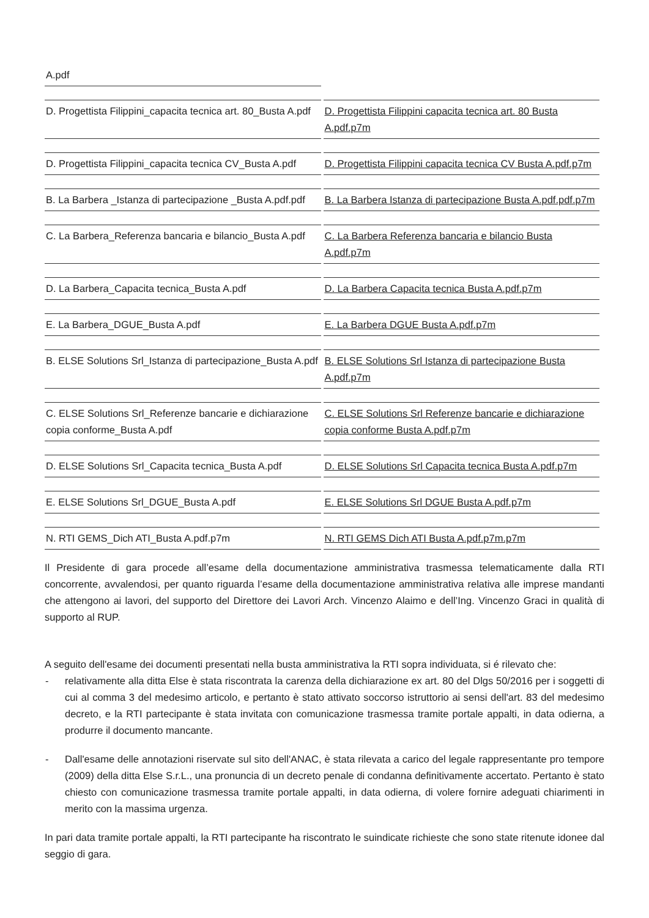| A.pdf | |
| D. Progettista Filippini_capacita tecnica art. 80_Busta A.pdf | D. Progettista Filippini capacita tecnica art. 80 Busta A.pdf.p7m |
| D. Progettista Filippini_capacita tecnica CV_Busta A.pdf | D. Progettista Filippini capacita tecnica CV Busta A.pdf.p7m |
| B. La Barbera _Istanza di partecipazione _Busta A.pdf.pdf | B. La Barbera Istanza di partecipazione Busta A.pdf.pdf.p7m |
| C. La Barbera_Referenza bancaria e bilancio_Busta A.pdf | C. La Barbera Referenza bancaria e bilancio Busta A.pdf.p7m |
| D. La Barbera_Capacita tecnica_Busta A.pdf | D. La Barbera Capacita tecnica Busta A.pdf.p7m |
| E. La Barbera_DGUE_Busta A.pdf | E. La Barbera DGUE Busta A.pdf.p7m |
| B. ELSE Solutions Srl_Istanza di partecipazione_Busta A.pdf | B. ELSE Solutions Srl Istanza di partecipazione Busta A.pdf.p7m |
| C. ELSE Solutions Srl_Referenze bancarie e dichiarazione copia conforme_Busta A.pdf | C. ELSE Solutions Srl Referenze bancarie e dichiarazione copia conforme Busta A.pdf.p7m |
| D. ELSE Solutions Srl_Capacita tecnica_Busta A.pdf | D. ELSE Solutions Srl Capacita tecnica Busta A.pdf.p7m |
| E. ELSE Solutions Srl_DGUE_Busta A.pdf | E. ELSE Solutions Srl DGUE Busta A.pdf.p7m |
| N. RTI GEMS_Dich ATI_Busta A.pdf.p7m | N. RTI GEMS Dich ATI Busta A.pdf.p7m.p7m |
Il Presidente di gara procede all’esame della documentazione amministrativa trasmessa telematicamente dalla RTI concorrente, avvalendosi, per quanto riguarda l’esame della documentazione amministrativa relativa alle imprese mandanti che attengono ai lavori, del supporto del Direttore dei Lavori Arch. Vincenzo Alaimo e dell’Ing. Vincenzo Graci in qualità di supporto al RUP.
A seguito dell'esame dei documenti presentati nella busta amministrativa la RTI sopra individuata, si é rilevato che:
- relativamente alla ditta Else è stata riscontrata la carenza della dichiarazione ex art. 80 del Dlgs 50/2016 per i soggetti di cui al comma 3 del medesimo articolo, e pertanto è stato attivato soccorso istruttorio ai sensi dell'art. 83 del medesimo decreto, e la RTI partecipante è stata invitata con comunicazione trasmessa tramite portale appalti, in data odierna, a produrre il documento mancante.
- Dall'esame delle annotazioni riservate sul sito dell'ANAC, è stata rilevata a carico del legale rappresentante pro tempore (2009) della ditta Else S.r.L., una pronuncia di un decreto penale di condanna definitivamente accertato. Pertanto è stato chiesto con comunicazione trasmessa tramite portale appalti, in data odierna, di volere fornire adeguati chiarimenti in merito con la massima urgenza.
In pari data tramite portale appalti, la RTI partecipante ha riscontrato le suindicate richieste che sono state ritenute idonee dal seggio di gara.